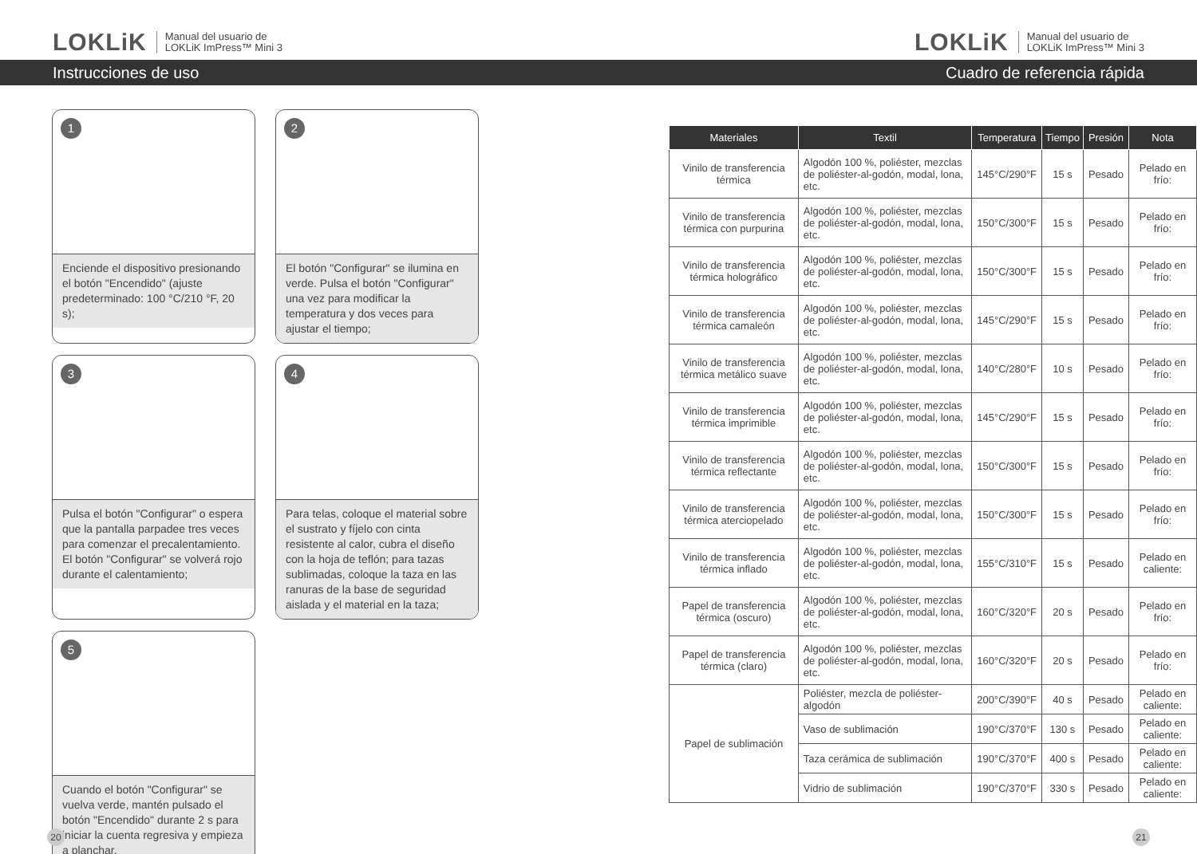LOKLiK Manual del usuario de
LOKLiK ImPress™ Mini 3
LOKLiK Manual del usuario de
LOKLiK ImPress™ Mini 3
Instrucciones de uso Cuadro de referencia rápida
1
Enciende el dispositivo presionando el botón "Encendido" (ajuste predeterminado: 100 °C/210 °F, 20 s);
2
El botón "Configurar" se ilumina en verde. Pulsa el botón "Configurar" una vez para modificar la temperatura y dos veces para ajustar el tiempo;
3
Pulsa el botón "Configurar" o espera que la pantalla parpadee tres veces para comenzar el precalentamiento. El botón "Configurar" se volverá rojo durante el calentamiento;
4
Para telas, coloque el material sobre el sustrato y fíjelo con cinta resistente al calor, cubra el diseño con la hoja de teflón; para tazas sublimadas, coloque la taza en las ranuras de la base de seguridad aislada y el material en la taza;
5
Cuando el botón "Configurar" se vuelva verde, mantén pulsado el botón "Encendido" durante 2 s para iniciar la cuenta regresiva y empieza a planchar.
| Materiales | Textil | Temperatura | Tiempo | Presión | Nota |
| --- | --- | --- | --- | --- | --- |
| Vinilo de transferencia térmica | Algodón 100 %, poliéster, mezclas de poliéster-al-godón, modal, lona, etc. | 145°C/290°F | 15 s | Pesado | Pelado en frío: |
| Vinilo de transferencia térmica con purpurina | Algodón 100 %, poliéster, mezclas de poliéster-al-godón, modal, lona, etc. | 150°C/300°F | 15 s | Pesado | Pelado en frío: |
| Vinilo de transferencia térmica holográfico | Algodón 100 %, poliéster, mezclas de poliéster-al-godón, modal, lona, etc. | 150°C/300°F | 15 s | Pesado | Pelado en frío: |
| Vinilo de transferencia térmica camaleón | Algodón 100 %, poliéster, mezclas de poliéster-al-godón, modal, lona, etc. | 145°C/290°F | 15 s | Pesado | Pelado en frío: |
| Vinilo de transferencia térmica metálico suave | Algodón 100 %, poliéster, mezclas de poliéster-al-godón, modal, lona, etc. | 140°C/280°F | 10 s | Pesado | Pelado en frío: |
| Vinilo de transferencia térmica imprimible | Algodón 100 %, poliéster, mezclas de poliéster-al-godón, modal, lona, etc. | 145°C/290°F | 15 s | Pesado | Pelado en frío: |
| Vinilo de transferencia térmica reflectante | Algodón 100 %, poliéster, mezclas de poliéster-al-godón, modal, lona, etc. | 150°C/300°F | 15 s | Pesado | Pelado en frío: |
| Vinilo de transferencia térmica aterciopelado | Algodón 100 %, poliéster, mezclas de poliéster-al-godón, modal, lona, etc. | 150°C/300°F | 15 s | Pesado | Pelado en frío: |
| Vinilo de transferencia térmica inflado | Algodón 100 %, poliéster, mezclas de poliéster-al-godón, modal, lona, etc. | 155°C/310°F | 15 s | Pesado | Pelado en caliente: |
| Papel de transferencia térmica (oscuro) | Algodón 100 %, poliéster, mezclas de poliéster-al-godón, modal, lona, etc. | 160°C/320°F | 20 s | Pesado | Pelado en frío: |
| Papel de transferencia térmica (claro) | Algodón 100 %, poliéster, mezclas de poliéster-al-godón, modal, lona, etc. | 160°C/320°F | 20 s | Pesado | Pelado en frío: |
| Papel de sublimación | Poliéster, mezcla de poliéster-algodón | 200°C/390°F | 40 s | Pesado | Pelado en caliente: |
| | Vaso de sublimación | 190°C/370°F | 130 s | Pesado | Pelado en caliente: |
| | Taza cerámica de sublimación | 190°C/370°F | 400 s | Pesado | Pelado en caliente: |
| | Vidrio de sublimación | 190°C/370°F | 330 s | Pesado | Pelado en caliente: |
20 21